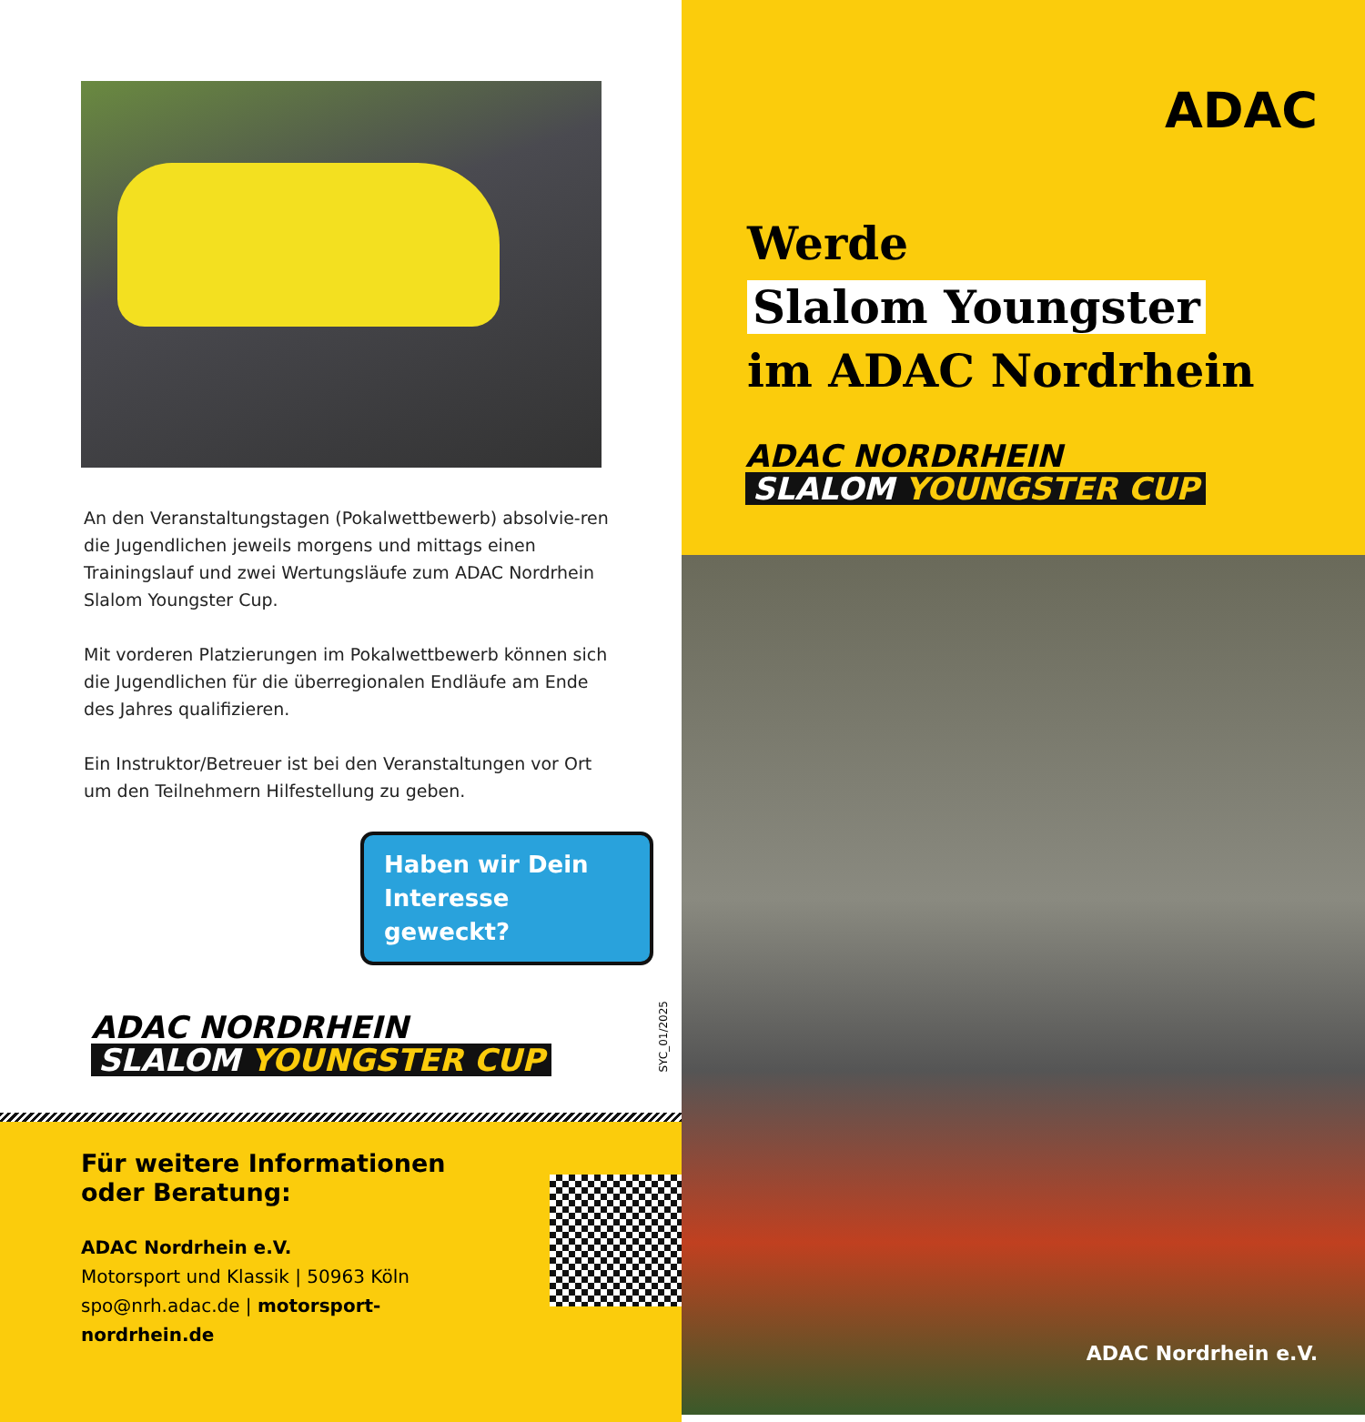An den Veranstaltungstagen (Pokalwettbewerb) absolvie-ren die Jugendlichen jeweils morgens und mittags einen Trainingslauf und zwei Wertungsläufe zum ADAC Nordrhein Slalom Youngster Cup.
Mit vorderen Platzierungen im Pokalwettbewerb können sich die Jugendlichen für die überregionalen Endläufe am Ende des Jahres qualifizieren.
Ein Instruktor/Betreuer ist bei den Veranstaltungen vor Ort um den Teilnehmern Hilfestellung zu geben.
Haben wir Dein Interesse geweckt?
ADAC NORDRHEIN
SLALOM YOUNGSTER CUP
SYC_01/2025
Für weitere Informationen
oder Beratung:
ADAC Nordrhein e.V.
Motorsport und Klassik | 50963 Köln
spo@nrh.adac.de | motorsport-nordrhein.de
ADAC
Werde
Slalom Youngster
im ADAC Nordrhein
ADAC NORDRHEIN
SLALOM YOUNGSTER CUP
ADAC Nordrhein e.V.